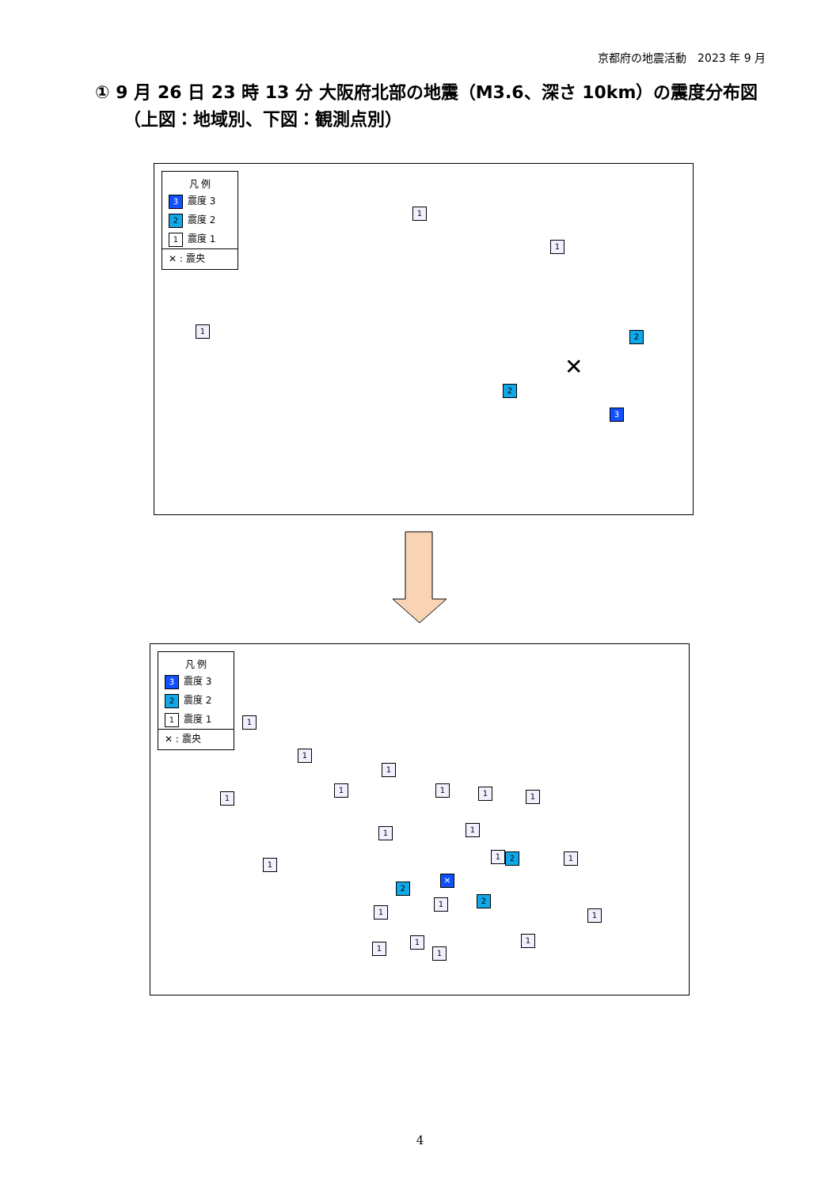京都府の地震活動　2023 年 9 月
① 9 月 26 日 23 時 13 分 大阪府北部の地震（M3.6、深さ 10km）の震度分布図（上図：地域別、下図：観測点別）
凡 例
3 震度 3
2 震度 2
1 震度 1
✕ : 震央
1
1
1
2
2
3
✕
凡 例
3 震度 3
2 震度 2
1 震度 1
✕ : 震央
1
1
1
1
1 1 1 1
1 1
1
1
2 1
2
✕
2 1
1 1
1
1
1
1
4